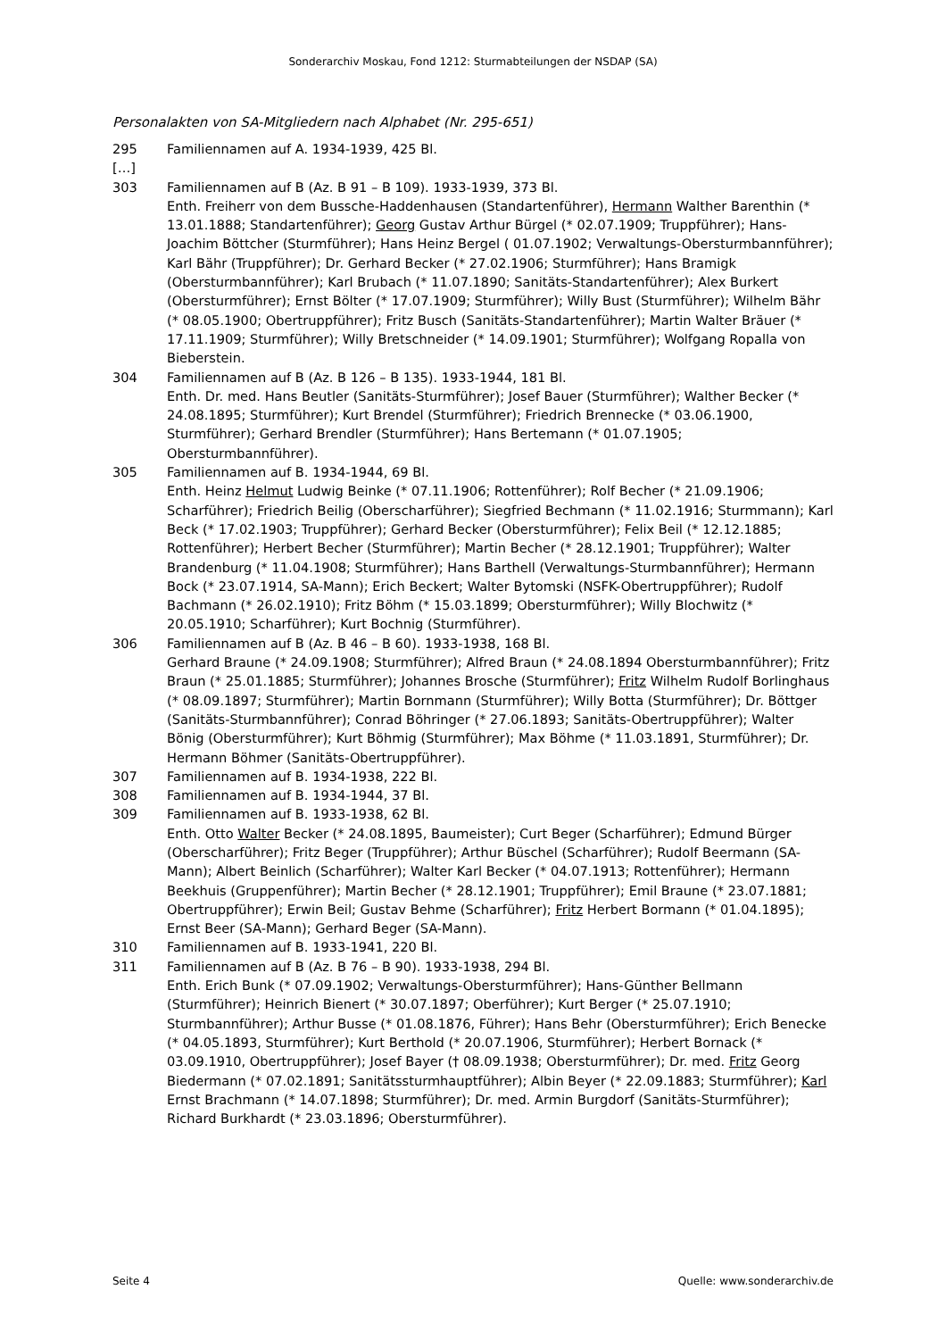Sonderarchiv Moskau, Fond 1212: Sturmabteilungen der NSDAP (SA)
Personalakten von SA-Mitgliedern nach Alphabet (Nr. 295-651)
295 Familiennamen auf A. 1934-1939, 425 Bl.
[…]
303 Familiennamen auf B (Az. B 91 – B 109). 1933-1939, 373 Bl.
Enth. Freiherr von dem Bussche-Haddenhausen (Standartenführer), Hermann Walther Barenthin (* 13.01.1888; Standartenführer); Georg Gustav Arthur Bürgel (* 02.07.1909; Truppführer); Hans-Joachim Böttcher (Sturmführer); Hans Heinz Bergel ( 01.07.1902; Verwaltungs-Obersturmbannführer); Karl Bähr (Truppführer); Dr. Gerhard Becker (* 27.02.1906; Sturmführer); Hans Bramigk (Obersturmbannführer); Karl Brubach (* 11.07.1890; Sanitäts-Standartenführer); Alex Burkert (Obersturmführer); Ernst Bölter (* 17.07.1909; Sturmführer); Willy Bust (Sturmführer); Wilhelm Bähr (* 08.05.1900; Obertruppführer); Fritz Busch (Sanitäts-Standartenführer); Martin Walter Bräuer (* 17.11.1909; Sturmführer); Willy Bretschneider (* 14.09.1901; Sturmführer); Wolfgang Ropalla von Bieberstein.
304 Familiennamen auf B (Az. B 126 – B 135). 1933-1944, 181 Bl.
Enth. Dr. med. Hans Beutler (Sanitäts-Sturmführer); Josef Bauer (Sturmführer); Walther Becker (* 24.08.1895; Sturmführer); Kurt Brendel (Sturmführer); Friedrich Brennecke (* 03.06.1900, Sturmführer); Gerhard Brendler (Sturmführer); Hans Bertemann (* 01.07.1905; Obersturmbannführer).
305 Familiennamen auf B. 1934-1944, 69 Bl.
Enth. Heinz Helmut Ludwig Beinke (* 07.11.1906; Rottenführer); Rolf Becher (* 21.09.1906; Scharführer); Friedrich Beilig (Oberscharführer); Siegfried Bechmann (* 11.02.1916; Sturmmann); Karl Beck (* 17.02.1903; Truppführer); Gerhard Becker (Obersturmführer); Felix Beil (* 12.12.1885; Rottenführer); Herbert Becher (Sturmführer); Martin Becher (* 28.12.1901; Truppführer); Walter Brandenburg (* 11.04.1908; Sturmführer); Hans Barthell (Verwaltungs-Sturmbannführer); Hermann Bock (* 23.07.1914, SA-Mann); Erich Beckert; Walter Bytomski (NSFK-Obertruppführer); Rudolf Bachmann (* 26.02.1910); Fritz Böhm (* 15.03.1899; Obersturmführer); Willy Blochwitz (* 20.05.1910; Scharführer); Kurt Bochnig (Sturmführer).
306 Familiennamen auf B (Az. B 46 – B 60). 1933-1938, 168 Bl.
Gerhard Braune (* 24.09.1908; Sturmführer); Alfred Braun (* 24.08.1894 Obersturmbannführer); Fritz Braun (* 25.01.1885; Sturmführer); Johannes Brosche (Sturmführer); Fritz Wilhelm Rudolf Borlinghaus (* 08.09.1897; Sturmführer); Martin Bornmann (Sturmführer); Willy Botta (Sturmführer); Dr. Böttger (Sanitäts-Sturmbannführer); Conrad Böhringer (* 27.06.1893; Sanitäts-Obertruppführer); Walter Bönig (Obersturmführer); Kurt Böhmig (Sturmführer); Max Böhme (* 11.03.1891, Sturmführer); Dr. Hermann Böhmer (Sanitäts-Obertruppführer).
307 Familiennamen auf B. 1934-1938, 222 Bl.
308 Familiennamen auf B. 1934-1944, 37 Bl.
309 Familiennamen auf B. 1933-1938, 62 Bl.
Enth. Otto Walter Becker (* 24.08.1895, Baumeister); Curt Beger (Scharführer); Edmund Bürger (Oberscharführer); Fritz Beger (Truppführer); Arthur Büschel (Scharführer); Rudolf Beermann (SA-Mann); Albert Beinlich (Scharführer); Walter Karl Becker (* 04.07.1913; Rottenführer); Hermann Beekhuis (Gruppenführer); Martin Becher (* 28.12.1901; Truppführer); Emil Braune (* 23.07.1881; Obertruppführer); Erwin Beil; Gustav Behme (Scharführer); Fritz Herbert Bormann (* 01.04.1895); Ernst Beer (SA-Mann); Gerhard Beger (SA-Mann).
310 Familiennamen auf B. 1933-1941, 220 Bl.
311 Familiennamen auf B (Az. B 76 – B 90). 1933-1938, 294 Bl.
Enth. Erich Bunk (* 07.09.1902; Verwaltungs-Obersturmführer); Hans-Günther Bellmann (Sturmführer); Heinrich Bienert (* 30.07.1897; Oberführer); Kurt Berger (* 25.07.1910; Sturmbannführer); Arthur Busse (* 01.08.1876, Führer); Hans Behr (Obersturmführer); Erich Benecke (* 04.05.1893, Sturmführer); Kurt Berthold (* 20.07.1906, Sturmführer); Herbert Bornack (* 03.09.1910, Obertruppführer); Josef Bayer († 08.09.1938; Obersturmführer); Dr. med. Fritz Georg Biedermann (* 07.02.1891; Sanitätssturmhauptführer); Albin Beyer (* 22.09.1883; Sturmführer); Karl Ernst Brachmann (* 14.07.1898; Sturmführer); Dr. med. Armin Burgdorf (Sanitäts-Sturmführer); Richard Burkhardt (* 23.03.1896; Obersturmführer).
Seite 4 Quelle: www.sonderarchiv.de